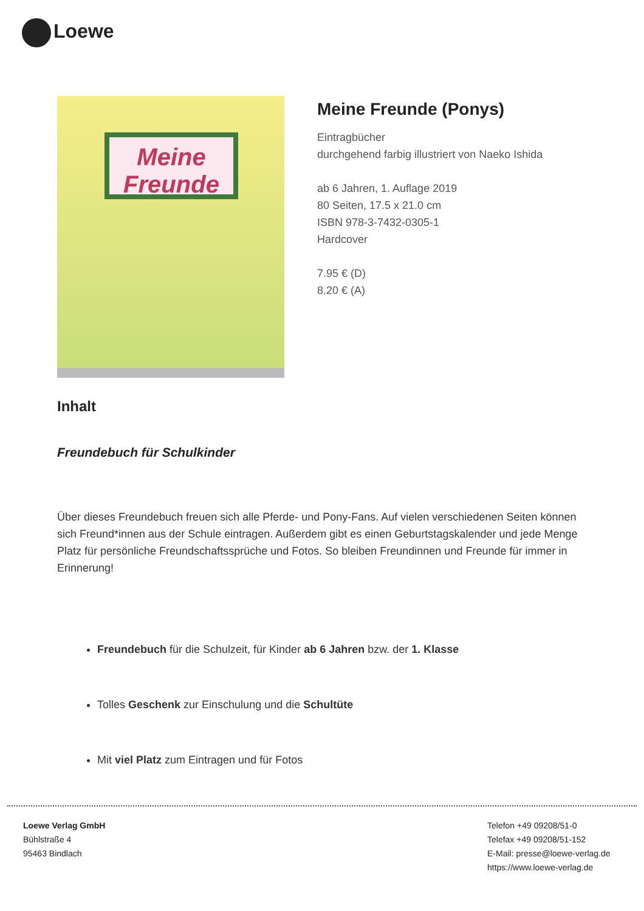Loewe
Meine
Freunde
Meine Freunde (Ponys)
Eintragbücher
durchgehend farbig illustriert von Naeko Ishida
ab 6 Jahren, 1. Auflage 2019
80 Seiten, 17.5 x 21.0 cm
ISBN 978-3-7432-0305-1
Hardcover
7.95 € (D)
8.20 € (A)
Inhalt
Freundebuch für Schulkinder
Über dieses Freundebuch freuen sich alle Pferde- und Pony-Fans. Auf vielen verschiedenen Seiten können sich Freund*innen aus der Schule eintragen. Außerdem gibt es einen Geburtstagskalender und jede Menge Platz für persönliche Freundschaftssprüche und Fotos. So bleiben Freundinnen und Freunde für immer in Erinnerung!
Freundebuch für die Schulzeit, für Kinder ab 6 Jahren bzw. der 1. Klasse
Tolles Geschenk zur Einschulung und die Schultüte
Mit viel Platz zum Eintragen und für Fotos
Loewe Verlag GmbH
Bühlstraße 4
95463 Bindlach
Telefon +49 09208/51-0
Telefax +49 09208/51-152
E-Mail: presse@loewe-verlag.de
https://www.loewe-verlag.de